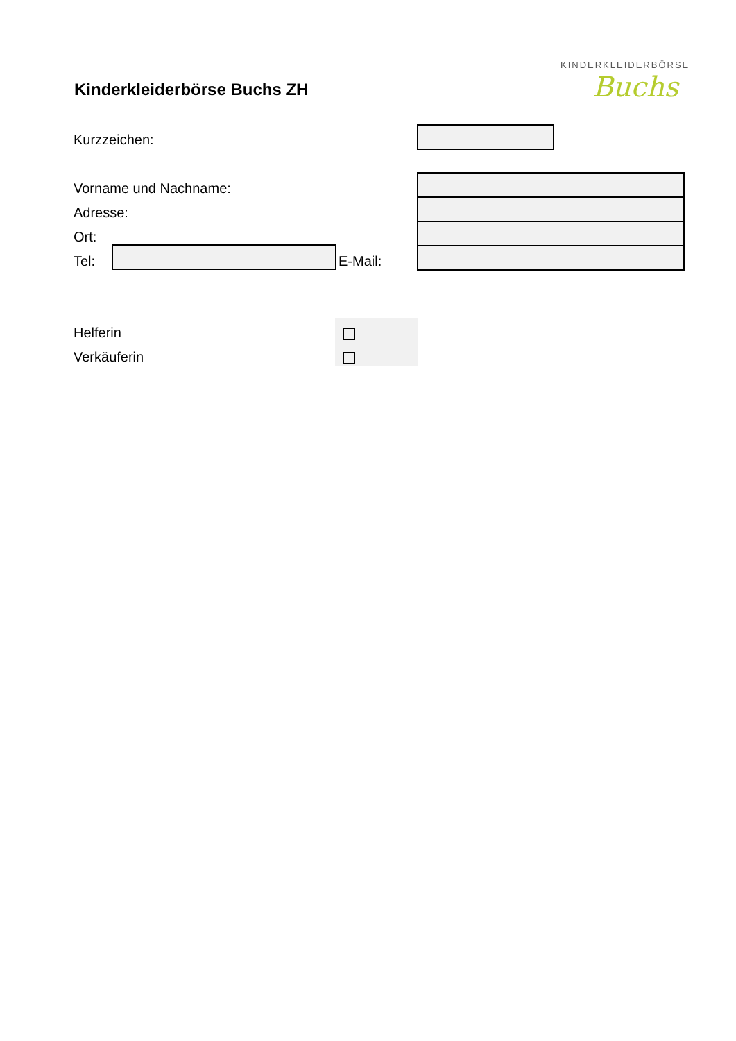Kinderkleiderbörse Buchs ZH
KINDERKLEIDERBÖRSE
Buchs
Kurzzeichen:
Vorname und Nachname:
Adresse:
Ort:
Tel: E-Mail:
Helferin
Verkäuferin